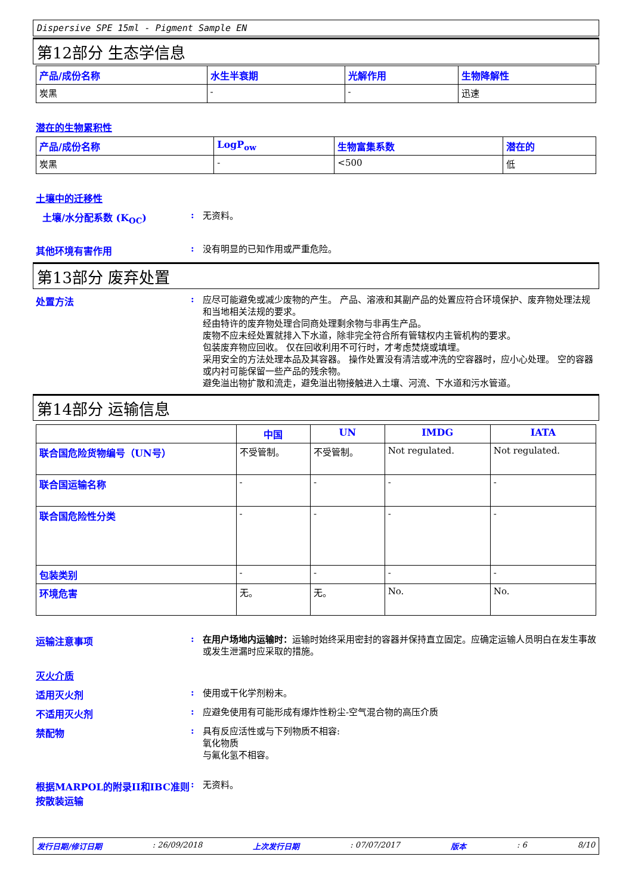Dispersive SPE 15ml - Pigment Sample EN
第12部分 生态学信息
| 产品/成份名称 | 水生半衰期 | 光解作用 | 生物降解性 |
| --- | --- | --- | --- |
| 炭黑 | - | - | 迅速 |
潜在的生物累积性
| 产品/成份名称 | LogP<sub>ow</sub> | 生物富集系数 | 潜在的 |
| --- | --- | --- | --- |
| 炭黑 | - | <500 | 低 |
土壤中的迁移性
土壤/水分配系数 (K<sub>OC</sub>) :
无资料。
其他环境有害作用 :
没有明显的已知作用或严重危险。
第13部分 废弃处置
处置方法 :
应尽可能避免或减少废物的产生。 产品、溶液和其副产品的处置应符合环境保护、废弃物处理法规和当地相关法规的要求。
经由特许的废弃物处理合同商处理剩余物与非再生产品。
废物不应未经处置就排入下水道，除非完全符合所有管辖权内主管机构的要求。
包装废弃物应回收。 仅在回收利用不可行时，才考虑焚烧或填埋。
采用安全的方法处理本品及其容器。 操作处置没有清洁或冲洗的空容器时，应小心处理。 空的容器或内衬可能保留一些产品的残余物。
避免溢出物扩散和流走，避免溢出物接触进入土壤、河流、下水道和污水管道。
第14部分 运输信息
| | 中国 | UN | IMDG | IATA |
| --- | --- | --- | --- | --- |
| 联合国危险货物编号（UN号） | 不受管制。 | 不受管制。 | Not regulated. | Not regulated. |
| 联合国运输名称 | - | - | - | - |
| 联合国危险性分类 | - | - | - | - |
| 包装类别 | - | - | - | - |
| 环境危害 | 无。 | 无。 | No. | No. |
运输注意事项 :
在用户场地内运输时：运输时始终采用密封的容器并保持直立固定。应确定运输人员明白在发生事故或发生泄漏时应采取的措施。
灭火介质
适用灭火剂 :
使用或干化学剂粉末。
不适用灭火剂 :
应避免使用有可能形成有爆炸性粉尘-空气混合物的高压介质
禁配物 :
具有反应活性或与下列物质不相容:
氧化物质
与氟化氢不相容。
根据MARPOL的附录II和IBC准则按散装运输
:
无资料。
发行日期/修订日期: 26/09/2018 上次发行日期: 07/07/2017 版本: 6 8/10